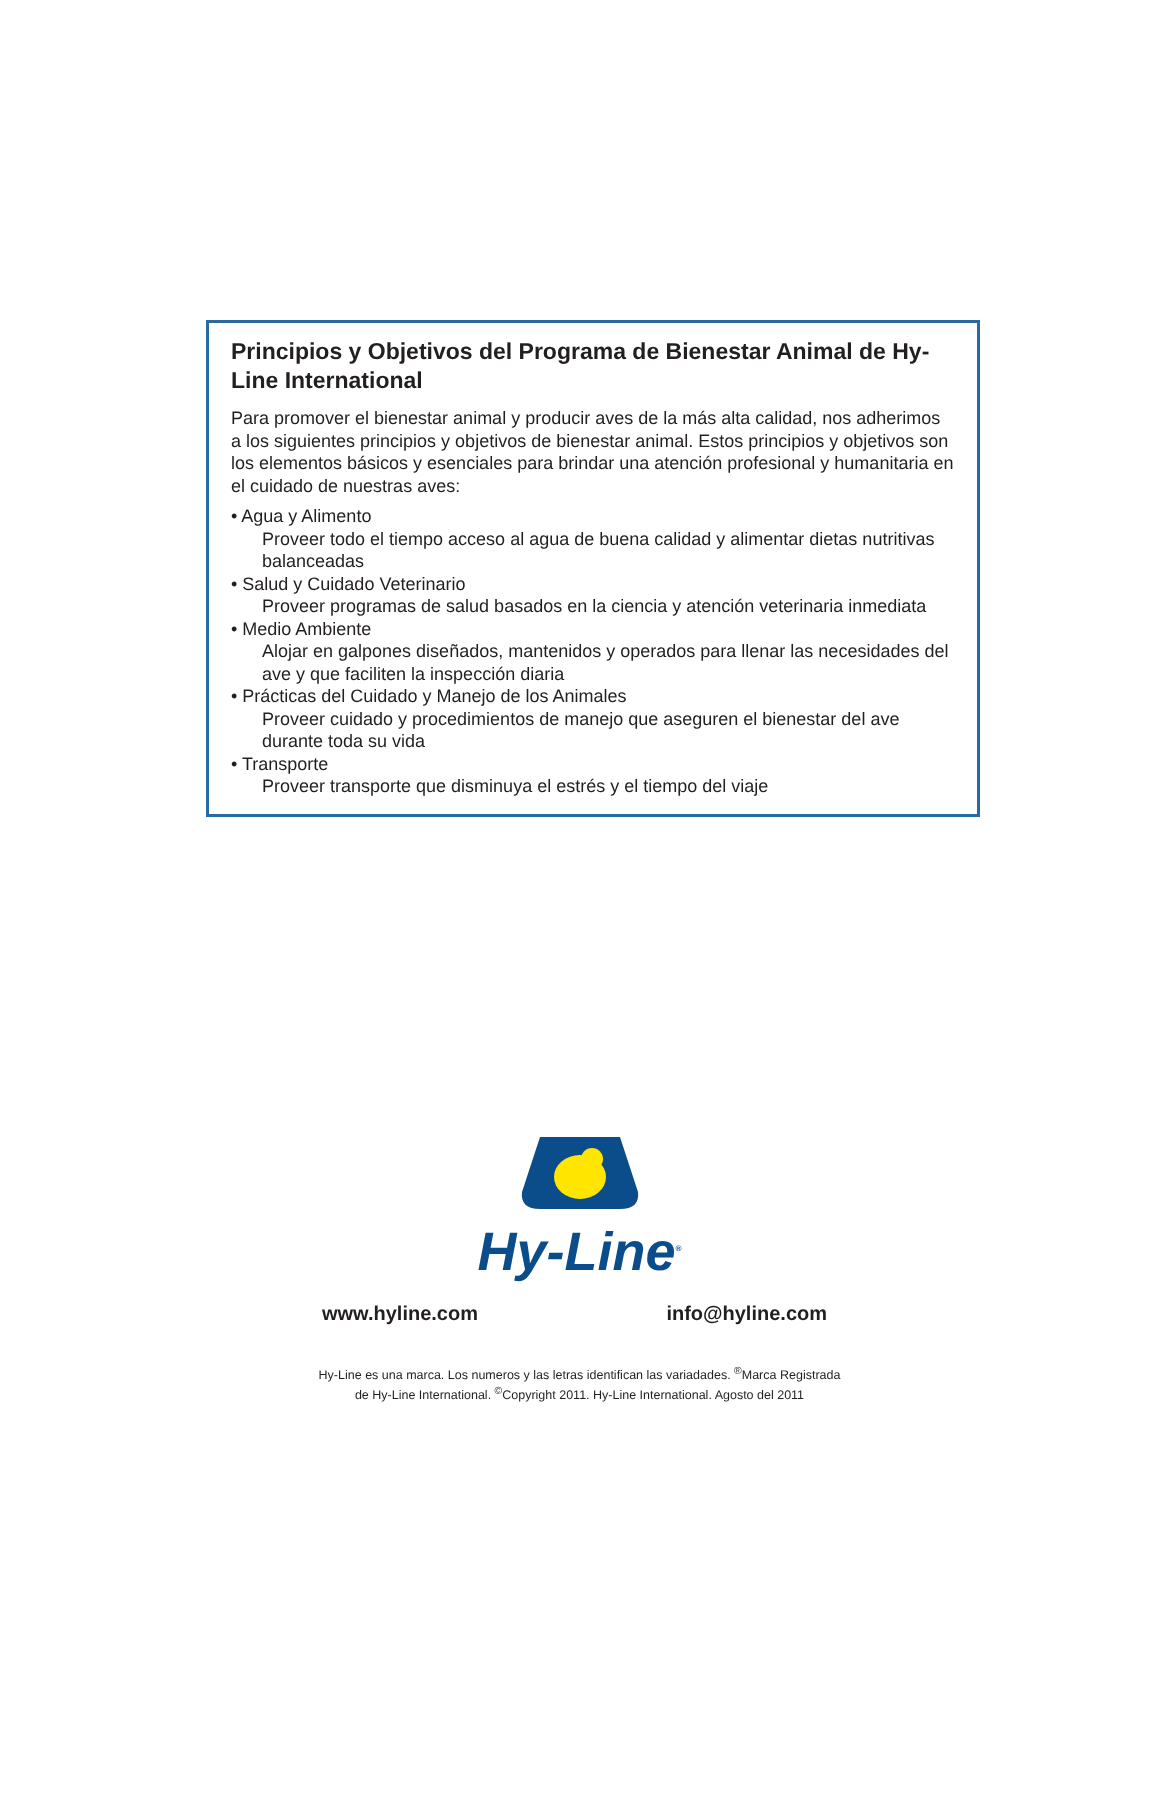Principios y Objetivos del Programa de Bienestar Animal de Hy-Line International
Para promover el bienestar animal y producir aves de la más alta calidad, nos adherimos a los siguientes principios y objetivos de bienestar animal. Estos principios y objetivos son los elementos básicos y esenciales para brindar una atención profesional y humanitaria en el cuidado de nuestras aves:
• Agua y Alimento
Proveer todo el tiempo acceso al agua de buena calidad y alimentar dietas nutritivas balanceadas
• Salud y Cuidado Veterinario
Proveer programas de salud basados en la ciencia y atención veterinaria inmediata
• Medio Ambiente
Alojar en galpones diseñados, mantenidos y operados para llenar las necesidades del ave y que faciliten la inspección diaria
• Prácticas del Cuidado y Manejo de los Animales
Proveer cuidado y procedimientos de manejo que aseguren el bienestar del ave durante toda su vida
• Transporte
Proveer transporte que disminuya el estrés y el tiempo del viaje
Hy-Line<sup>®</sup>
www.hyline.com info@hyline.com
Hy-Line es una marca. Los numeros y las letras identifican las variadades. <sup>®</sup>Marca Registrada
de Hy-Line International. <sup>©</sup>Copyright 2011. Hy-Line International. Agosto del 2011